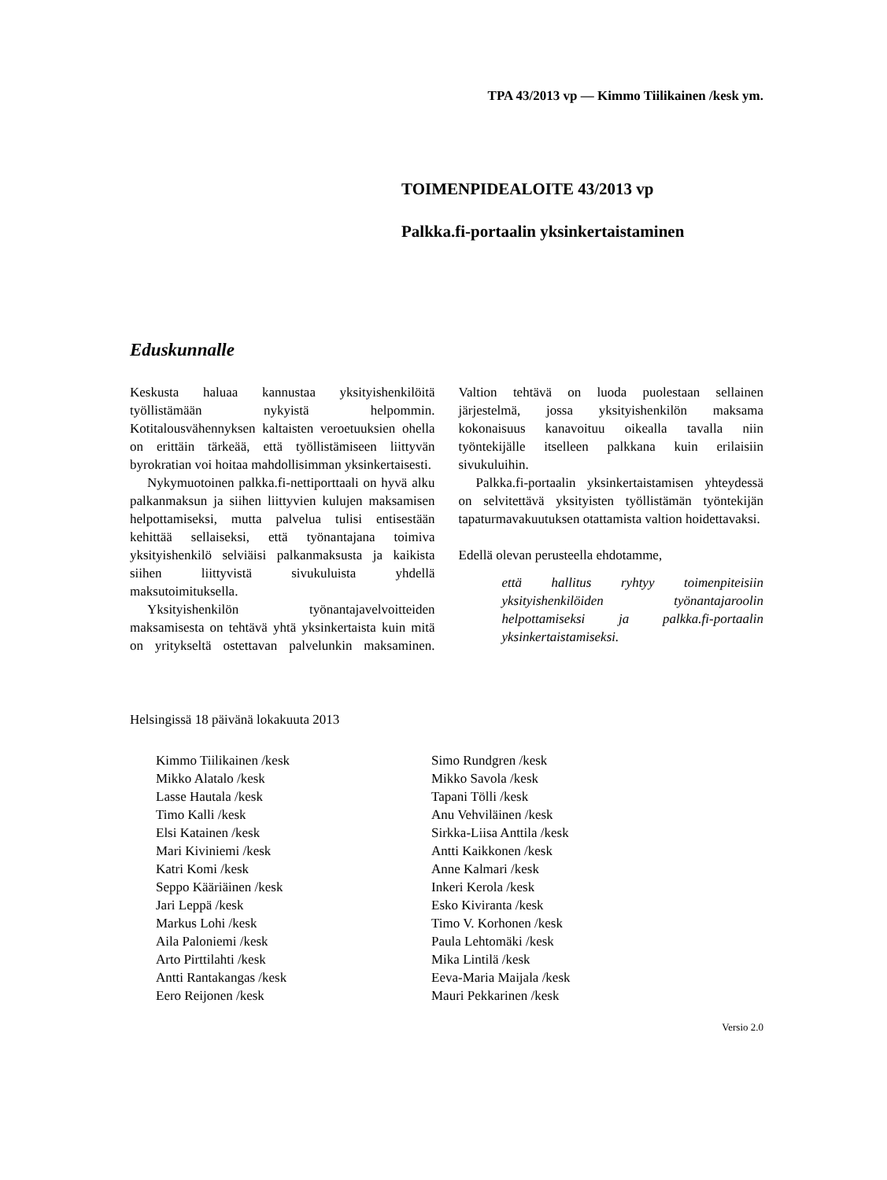TPA 43/2013 vp — Kimmo Tiilikainen /kesk ym.
TOIMENPIDEALOITE 43/2013 vp
Palkka.fi-portaalin yksinkertaistaminen
Eduskunnalle
Keskusta haluaa kannustaa yksityishenkilöitä työllistämään nykyistä helpommin. Kotitalousvähennyksen kaltaisten veroetuuksien ohella on erittäin tärkeää, että työllistämiseen liittyvän byrokratian voi hoitaa mahdollisimman yksinkertaisesti.
Nykymuotoinen palkka.fi-nettiporttaali on hyvä alku palkanmaksun ja siihen liittyvien kulujen maksamisen helpottamiseksi, mutta palvelua tulisi entisestään kehittää sellaiseksi, että työnantajana toimiva yksityishenkilö selviäisi palkanmaksusta ja kaikista siihen liittyvistä sivukuluista yhdellä maksutoimituksella.
Yksityishenkilön työnantajavelvoitteiden maksamisesta on tehtävä yhtä yksinkertaista kuin mitä on yritykseltä ostettavan palvelunkin maksaminen. Valtion tehtävä on luoda puolestaan sellainen järjestelmä, jossa yksityishenkilön maksama kokonaisuus kanavoituu oikealla tavalla niin työntekijälle itselleen palkkana kuin erilaisiin sivukuluihin.
Palkka.fi-portaalin yksinkertaistamisen yhteydessä on selvitettävä yksityisten työllistämän työntekijän tapaturmavakuutuksen otattamista valtion hoidettavaksi.
Edellä olevan perusteella ehdotamme,
että hallitus ryhtyy toimenpiteisiin yksityishenkilöiden työnantajaroolin helpottamiseksi ja palkka.fi-portaalin yksinkertaistamiseksi.
Helsingissä 18 päivänä lokakuuta 2013
Kimmo Tiilikainen /kesk
Mikko Alatalo /kesk
Lasse Hautala /kesk
Timo Kalli /kesk
Elsi Katainen /kesk
Mari Kiviniemi /kesk
Katri Komi /kesk
Seppo Kääriäinen /kesk
Jari Leppä /kesk
Markus Lohi /kesk
Aila Paloniemi /kesk
Arto Pirttilahti /kesk
Antti Rantakangas /kesk
Eero Reijonen /kesk
Simo Rundgren /kesk
Mikko Savola /kesk
Tapani Tölli /kesk
Anu Vehviläinen /kesk
Sirkka-Liisa Anttila /kesk
Antti Kaikkonen /kesk
Anne Kalmari /kesk
Inkeri Kerola /kesk
Esko Kiviranta /kesk
Timo V. Korhonen /kesk
Paula Lehtomäki /kesk
Mika Lintilä /kesk
Eeva-Maria Maijala /kesk
Mauri Pekkarinen /kesk
Versio 2.0